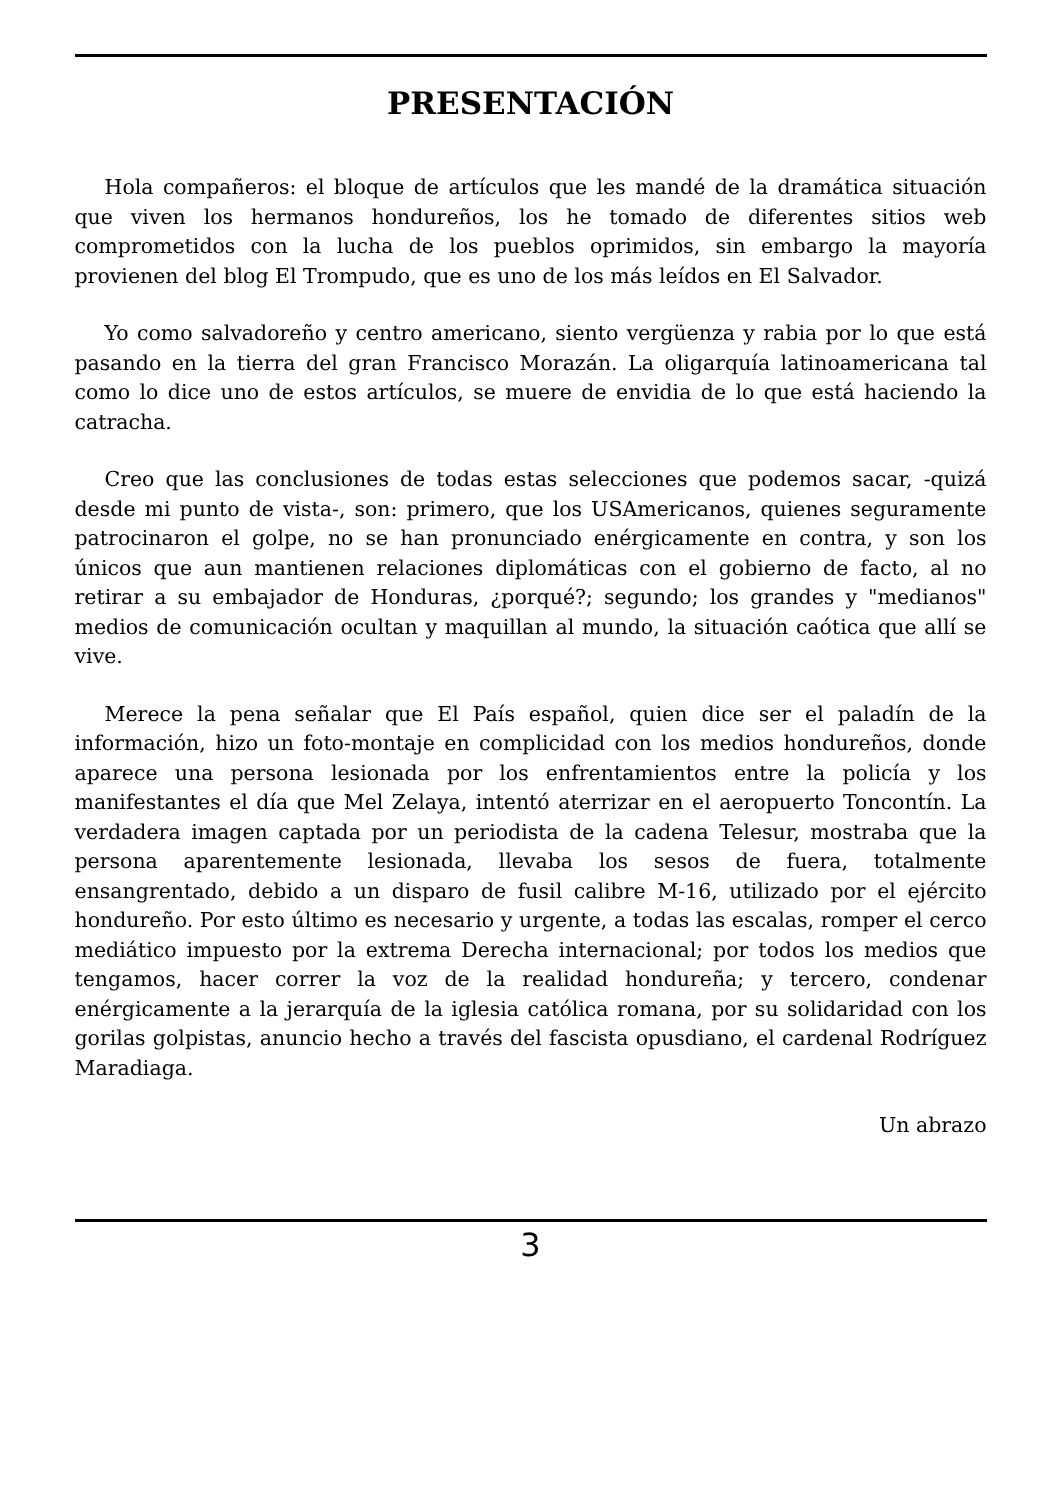PRESENTACIÓN
Hola compañeros: el bloque de artículos que les mandé de la dramática situación que viven los hermanos hondureños, los he tomado de diferentes sitios web comprometidos con la lucha de los pueblos oprimidos, sin embargo la mayoría provienen del blog El Trompudo, que es uno de los más leídos en El Salvador.
Yo como salvadoreño y centro americano, siento vergüenza y rabia por lo que está pasando en la tierra del gran Francisco Morazán. La oligarquía latinoamericana tal como lo dice uno de estos artículos, se muere de envidia de lo que está haciendo la catracha.
Creo que las conclusiones de todas estas selecciones que podemos sacar, -quizá desde mi punto de vista-, son: primero, que los USAmericanos, quienes seguramente patrocinaron el golpe, no se han pronunciado enérgicamente en contra, y son los únicos que aun mantienen relaciones diplomáticas con el gobierno de facto, al no retirar a su embajador de Honduras, ¿porqué?; segundo; los grandes y "medianos" medios de comunicación ocultan y maquillan al mundo, la situación caótica que allí se vive.
Merece la pena señalar que El País español, quien dice ser el paladín de la información, hizo un foto-montaje en complicidad con los medios hondureños, donde aparece una persona lesionada por los enfrentamientos entre la policía y los manifestantes el día que Mel Zelaya, intentó aterrizar en el aeropuerto Toncontín. La verdadera imagen captada por un periodista de la cadena Telesur, mostraba que la persona aparentemente lesionada, llevaba los sesos de fuera, totalmente ensangrentado, debido a un disparo de fusil calibre M-16, utilizado por el ejército hondureño. Por esto último es necesario y urgente, a todas las escalas, romper el cerco mediático impuesto por la extrema Derecha internacional; por todos los medios que tengamos, hacer correr la voz de la realidad hondureña; y tercero, condenar enérgicamente a la jerarquía de la iglesia católica romana, por su solidaridad con los gorilas golpistas, anuncio hecho a través del fascista opusdiano, el cardenal Rodríguez Maradiaga.
Un abrazo
3